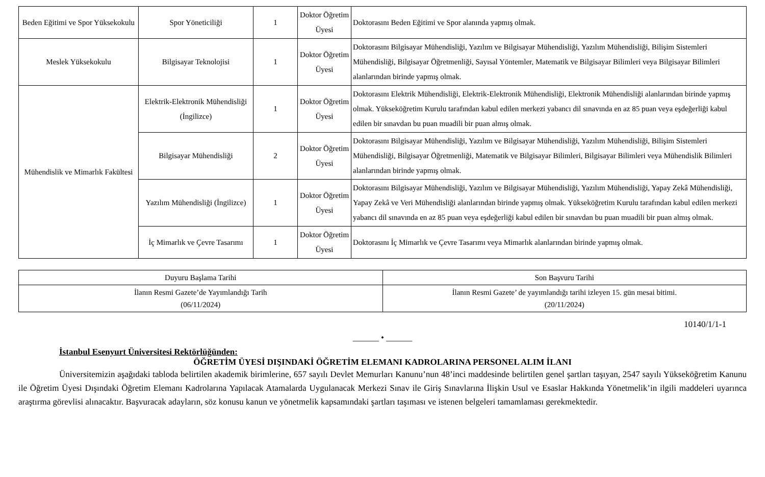| Beden Eğitimi ve Spor Yüksekokulu | Spor Yöneticiliği | 1 | Doktor Öğretim Üyesi | Doktorasını Beden Eğitimi ve Spor alanında yapmış olmak. |
| Meslek Yüksekokulu | Bilgisayar Teknolojisi | 1 | Doktor Öğretim Üyesi | Doktorasını Bilgisayar Mühendisliği, Yazılım ve Bilgisayar Mühendisliği, Yazılım Mühendisliği, Bilişim Sistemleri Mühendisliği, Bilgisayar Öğretmenliği, Sayısal Yöntemler, Matematik ve Bilgisayar Bilimleri veya Bilgisayar Bilimleri alanlarından birinde yapmış olmak. |
| Mühendislik ve Mimarlık Fakültesi | Elektrik-Elektronik Mühendisliği (İngilizce) | 1 | Doktor Öğretim Üyesi | Doktorasını Elektrik Mühendisliği, Elektrik-Elektronik Mühendisliği, Elektronik Mühendisliği alanlarından birinde yapmış olmak. Yükseköğretim Kurulu tarafından kabul edilen merkezi yabancı dil sınavında en az 85 puan veya eşdeğerliği kabul edilen bir sınavdan bu puan muadili bir puan almış olmak. |
| | Bilgisayar Mühendisliği | 2 | Doktor Öğretim Üyesi | Doktorasını Bilgisayar Mühendisliği, Yazılım ve Bilgisayar Mühendisliği, Yazılım Mühendisliği, Bilişim Sistemleri Mühendisliği, Bilgisayar Öğretmenliği, Matematik ve Bilgisayar Bilimleri, Bilgisayar Bilimleri veya Mühendislik Bilimleri alanlarından birinde yapmış olmak. |
| | Yazılım Mühendisliği (İngilizce) | 1 | Doktor Öğretim Üyesi | Doktorasını Bilgisayar Mühendisliği, Yazılım ve Bilgisayar Mühendisliği, Yazılım Mühendisliği, Yapay Zekâ Mühendisliği, Yapay Zekâ ve Veri Mühendisliği alanlarından birinde yapmış olmak. Yükseköğretim Kurulu tarafından kabul edilen merkezi yabancı dil sınavında en az 85 puan veya eşdeğerliği kabul edilen bir sınavdan bu puan muadili bir puan almış olmak. |
| | İç Mimarlık ve Çevre Tasarımı | 1 | Doktor Öğretim Üyesi | Doktorasını İç Mimarlık ve Çevre Tasarımı veya Mimarlık alanlarından birinde yapmış olmak. |
| Duyuru Başlama Tarihi | Son Başvuru Tarihi |
| İlanın Resmi Gazete’de Yayımlandığı Tarih (06/11/2024) | İlanın Resmi Gazete’ de yayımlandığı tarihi izleyen 15. gün mesai bitimi. (20/11/2024) |
10140/1/1-1
______ • ______
İstanbul Esenyurt Üniversitesi Rektörlüğünden:
ÖĞRETİM ÜYESİ DIŞINDAKİ ÖĞRETİM ELEMANI KADROLARINA PERSONEL ALIM İLANI
Üniversitemizin aşağıdaki tabloda belirtilen akademik birimlerine, 657 sayılı Devlet Memurları Kanunu’nun 48’inci maddesinde belirtilen genel şartları taşıyan, 2547 sayılı Yükseköğretim Kanunu ile Öğretim Üyesi Dışındaki Öğretim Elemanı Kadrolarına Yapılacak Atamalarda Uygulanacak Merkezi Sınav ile Giriş Sınavlarına İlişkin Usul ve Esaslar Hakkında Yönetmelik’in ilgili maddeleri uyarınca araştırma görevlisi alınacaktır. Başvuracak adayların, söz konusu kanun ve yönetmelik kapsamındaki şartları taşıması ve istenen belgeleri tamamlaması gerekmektedir.